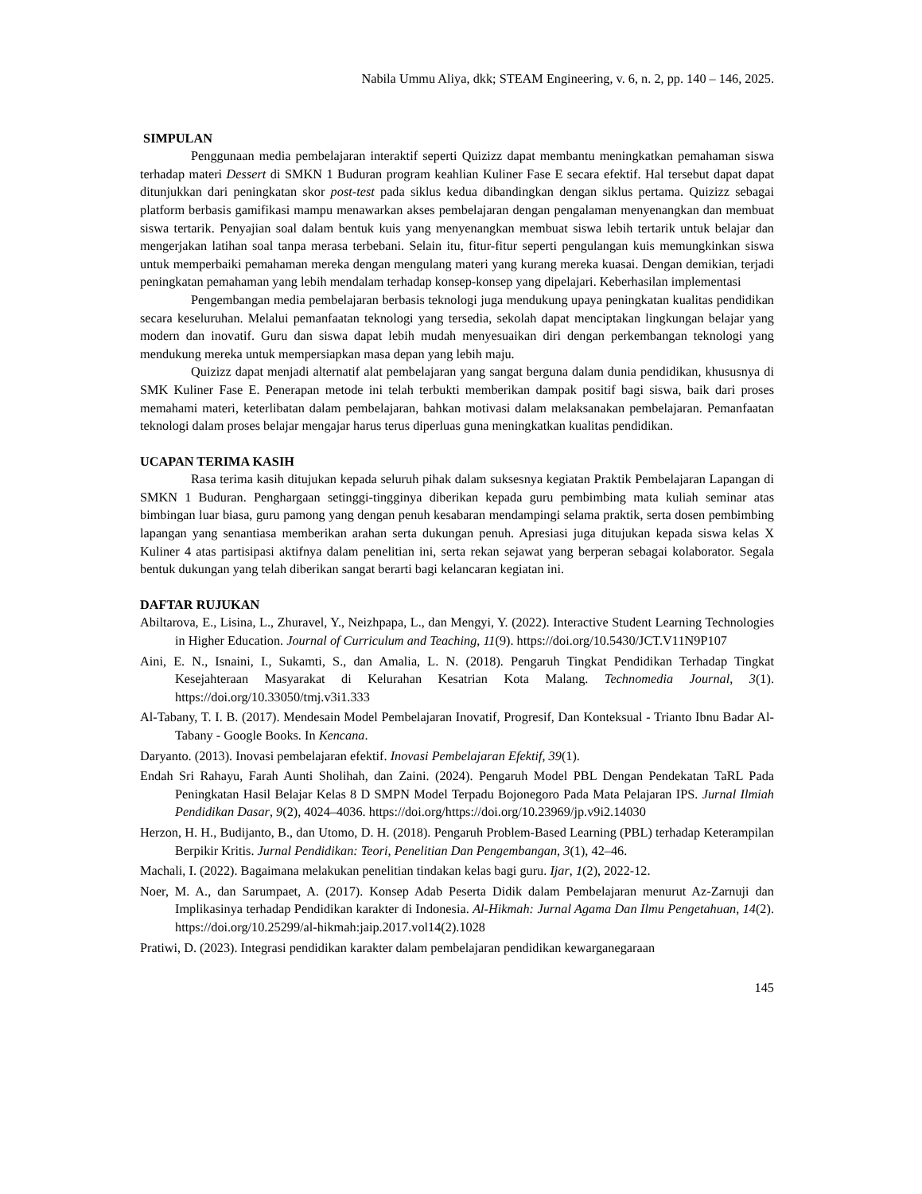Nabila Ummu Aliya, dkk; STEAM Engineering, v. 6, n. 2, pp. 140 – 146, 2025.
SIMPULAN
Penggunaan media pembelajaran interaktif seperti Quizizz dapat membantu meningkatkan pemahaman siswa terhadap materi Dessert di SMKN 1 Buduran program keahlian Kuliner Fase E secara efektif. Hal tersebut dapat dapat ditunjukkan dari peningkatan skor post-test pada siklus kedua dibandingkan dengan siklus pertama. Quizizz sebagai platform berbasis gamifikasi mampu menawarkan akses pembelajaran dengan pengalaman menyenangkan dan membuat siswa tertarik. Penyajian soal dalam bentuk kuis yang menyenangkan membuat siswa lebih tertarik untuk belajar dan mengerjakan latihan soal tanpa merasa terbebani. Selain itu, fitur-fitur seperti pengulangan kuis memungkinkan siswa untuk memperbaiki pemahaman mereka dengan mengulang materi yang kurang mereka kuasai. Dengan demikian, terjadi peningkatan pemahaman yang lebih mendalam terhadap konsep-konsep yang dipelajari. Keberhasilan implementasi
Pengembangan media pembelajaran berbasis teknologi juga mendukung upaya peningkatan kualitas pendidikan secara keseluruhan. Melalui pemanfaatan teknologi yang tersedia, sekolah dapat menciptakan lingkungan belajar yang modern dan inovatif. Guru dan siswa dapat lebih mudah menyesuaikan diri dengan perkembangan teknologi yang mendukung mereka untuk mempersiapkan masa depan yang lebih maju.
Quizizz dapat menjadi alternatif alat pembelajaran yang sangat berguna dalam dunia pendidikan, khususnya di SMK Kuliner Fase E. Penerapan metode ini telah terbukti memberikan dampak positif bagi siswa, baik dari proses memahami materi, keterlibatan dalam pembelajaran, bahkan motivasi dalam melaksanakan pembelajaran. Pemanfaatan teknologi dalam proses belajar mengajar harus terus diperluas guna meningkatkan kualitas pendidikan.
UCAPAN TERIMA KASIH
Rasa terima kasih ditujukan kepada seluruh pihak dalam suksesnya kegiatan Praktik Pembelajaran Lapangan di SMKN 1 Buduran. Penghargaan setinggi-tingginya diberikan kepada guru pembimbing mata kuliah seminar atas bimbingan luar biasa, guru pamong yang dengan penuh kesabaran mendampingi selama praktik, serta dosen pembimbing lapangan yang senantiasa memberikan arahan serta dukungan penuh. Apresiasi juga ditujukan kepada siswa kelas X Kuliner 4 atas partisipasi aktifnya dalam penelitian ini, serta rekan sejawat yang berperan sebagai kolaborator. Segala bentuk dukungan yang telah diberikan sangat berarti bagi kelancaran kegiatan ini.
DAFTAR RUJUKAN
Abiltarova, E., Lisina, L., Zhuravel, Y., Neizhpapa, L., dan Mengyi, Y. (2022). Interactive Student Learning Technologies in Higher Education. Journal of Curriculum and Teaching, 11(9). https://doi.org/10.5430/JCT.V11N9P107
Aini, E. N., Isnaini, I., Sukamti, S., dan Amalia, L. N. (2018). Pengaruh Tingkat Pendidikan Terhadap Tingkat Kesejahteraan Masyarakat di Kelurahan Kesatrian Kota Malang. Technomedia Journal, 3(1). https://doi.org/10.33050/tmj.v3i1.333
Al-Tabany, T. I. B. (2017). Mendesain Model Pembelajaran Inovatif, Progresif, Dan Konteksual - Trianto Ibnu Badar Al-Tabany - Google Books. In Kencana.
Daryanto. (2013). Inovasi pembelajaran efektif. Inovasi Pembelajaran Efektif, 39(1).
Endah Sri Rahayu, Farah Aunti Sholihah, dan Zaini. (2024). Pengaruh Model PBL Dengan Pendekatan TaRL Pada Peningkatan Hasil Belajar Kelas 8 D SMPN Model Terpadu Bojonegoro Pada Mata Pelajaran IPS. Jurnal Ilmiah Pendidikan Dasar, 9(2), 4024–4036. https://doi.org/https://doi.org/10.23969/jp.v9i2.14030
Herzon, H. H., Budijanto, B., dan Utomo, D. H. (2018). Pengaruh Problem-Based Learning (PBL) terhadap Keterampilan Berpikir Kritis. Jurnal Pendidikan: Teori, Penelitian Dan Pengembangan, 3(1), 42–46.
Machali, I. (2022). Bagaimana melakukan penelitian tindakan kelas bagi guru. Ijar, 1(2), 2022-12.
Noer, M. A., dan Sarumpaet, A. (2017). Konsep Adab Peserta Didik dalam Pembelajaran menurut Az-Zarnuji dan Implikasinya terhadap Pendidikan karakter di Indonesia. Al-Hikmah: Jurnal Agama Dan Ilmu Pengetahuan, 14(2). https://doi.org/10.25299/al-hikmah:jaip.2017.vol14(2).1028
Pratiwi, D. (2023). Integrasi pendidikan karakter dalam pembelajaran pendidikan kewarganegaraan
145